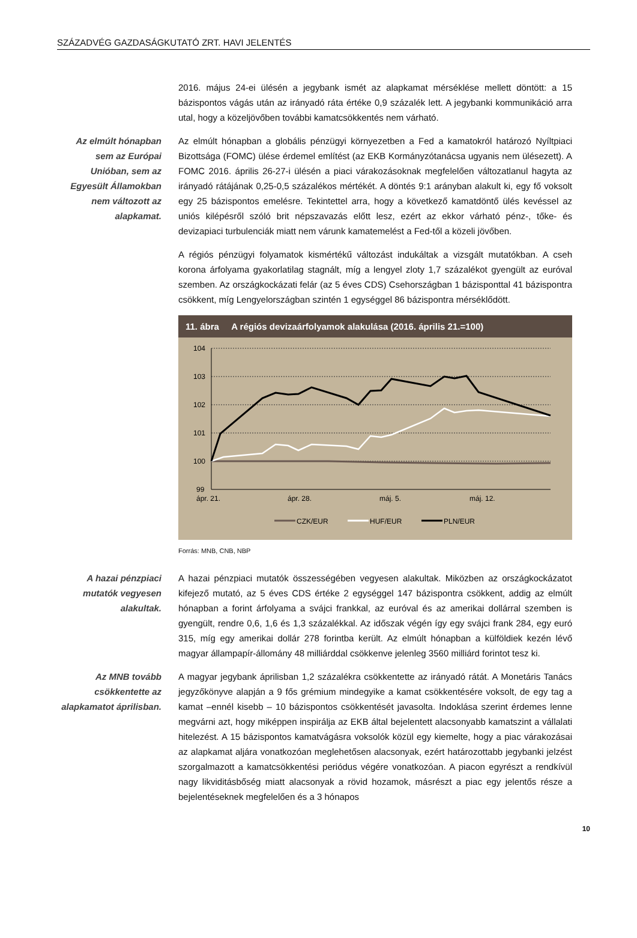SZÁZADVÉG GAZDASÁGKUTATÓ ZRT. HAVI JELENTÉS
2016. május 24-ei ülésén a jegybank ismét az alapkamat mérséklése mellett döntött: a 15 bázispontos vágás után az irányadó ráta értéke 0,9 százalék lett. A jegybanki kommunikáció arra utal, hogy a közeljövőben további kamatcsökkentés nem várható.
Az elmúlt hónapban sem az Európai Unióban, sem az Egyesült Államokban nem változott az alapkamat.
Az elmúlt hónapban a globális pénzügyi környezetben a Fed a kamatokról határozó Nyíltpiaci Bizottsága (FOMC) ülése érdemel említést (az EKB Kormányzótanácsa ugyanis nem ülésezett). A FOMC 2016. április 26-27-i ülésén a piaci várakozásoknak megfelelően változatlanul hagyta az irányadó rátájának 0,25-0,5 százalékos mértékét. A döntés 9:1 arányban alakult ki, egy fő voksolt egy 25 bázispontos emelésre. Tekintettel arra, hogy a következő kamatdöntő ülés kevéssel az uniós kilépésről szóló brit népszavazás előtt lesz, ezért az ekkor várható pénz-, tőke- és devizapiaci turbulenciák miatt nem várunk kamatemelést a Fed-től a közeli jövőben.
A régiós pénzügyi folyamatok kismértékű változást indukáltak a vizsgált mutatókban. A cseh korona árfolyama gyakorlatilag stagnált, míg a lengyel zloty 1,7 százalékot gyengült az euróval szemben. Az országkockázati felár (az 5 éves CDS) Csehországban 1 bázisponttal 41 bázispontra csökkent, míg Lengyelországban szintén 1 egységgel 86 bázispontra mérséklődött.
11. ábra A régiós devizaárfolyamok alakulása (2016. április 21.=100)
104
103
102
101
100
99
ápr. 21.
ápr. 28.
máj. 5.
máj. 12.
CZK/EUR
HUF/EUR
PLN/EUR
Forrás: MNB, CNB, NBP
A hazai pénzpiaci mutatók vegyesen alakultak.
A hazai pénzpiaci mutatók összességében vegyesen alakultak. Miközben az országkockázatot kifejező mutató, az 5 éves CDS értéke 2 egységgel 147 bázispontra csökkent, addig az elmúlt hónapban a forint árfolyama a svájci frankkal, az euróval és az amerikai dollárral szemben is gyengült, rendre 0,6, 1,6 és 1,3 százalékkal. Az időszak végén így egy svájci frank 284, egy euró 315, míg egy amerikai dollár 278 forintba került. Az elmúlt hónapban a külföldiek kezén lévő magyar állampapír-állomány 48 milliárddal csökkenve jelenleg 3560 milliárd forintot tesz ki.
Az MNB tovább csökkentette az alapkamatot áprilisban.
A magyar jegybank áprilisban 1,2 százalékra csökkentette az irányadó rátát. A Monetáris Tanács jegyzőkönyve alapján a 9 fős grémium mindegyike a kamat csökkentésére voksolt, de egy tag a kamat –ennél kisebb – 10 bázispontos csökkentését javasolta. Indoklása szerint érdemes lenne megvárni azt, hogy miképpen inspirálja az EKB által bejelentett alacsonyabb kamatszint a vállalati hitelezést. A 15 bázispontos kamatvágásra voksolók közül egy kiemelte, hogy a piac várakozásai az alapkamat aljára vonatkozóan meglehetősen alacsonyak, ezért határozottabb jegybanki jelzést szorgalmazott a kamatcsökkentési periódus végére vonatkozóan. A piacon egyrészt a rendkívül nagy likviditásbőség miatt alacsonyak a rövid hozamok, másrészt a piac egy jelentős része a bejelentéseknek megfelelően és a 3 hónapos
10